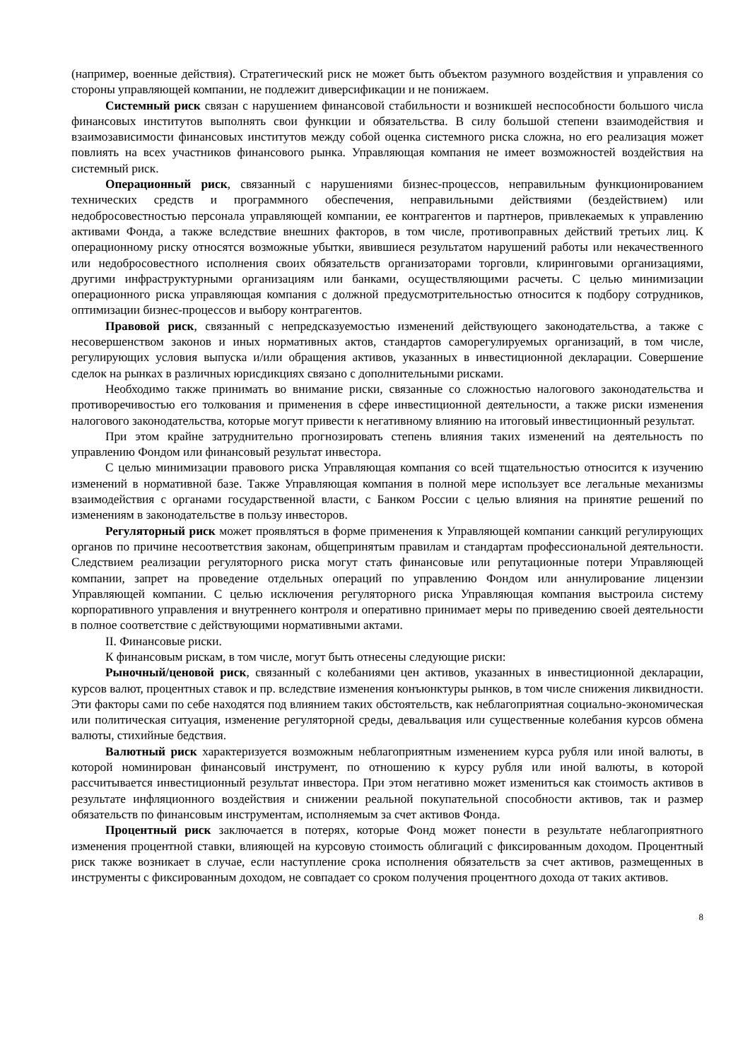(например, военные действия). Стратегический риск не может быть объектом разумного воздействия и управления со стороны управляющей компании, не подлежит диверсификации и не понижаем.
Системный риск связан с нарушением финансовой стабильности и возникшей неспособности большого числа финансовых институтов выполнять свои функции и обязательства. В силу большой степени взаимодействия и взаимозависимости финансовых институтов между собой оценка системного риска сложна, но его реализация может повлиять на всех участников финансового рынка. Управляющая компания не имеет возможностей воздействия на системный риск.
Операционный риск, связанный с нарушениями бизнес-процессов, неправильным функционированием технических средств и программного обеспечения, неправильными действиями (бездействием) или недобросовестностью персонала управляющей компании, ее контрагентов и партнеров, привлекаемых к управлению активами Фонда, а также вследствие внешних факторов, в том числе, противоправных действий третьих лиц. К операционному риску относятся возможные убытки, явившиеся результатом нарушений работы или некачественного или недобросовестного исполнения своих обязательств организаторами торговли, клиринговыми организациями, другими инфраструктурными организациям или банками, осуществляющими расчеты. С целью минимизации операционного риска управляющая компания с должной предусмотрительностью относится к подбору сотрудников, оптимизации бизнес-процессов и выбору контрагентов.
Правовой риск, связанный с непредсказуемостью изменений действующего законодательства, а также с несовершенством законов и иных нормативных актов, стандартов саморегулируемых организаций, в том числе, регулирующих условия выпуска и/или обращения активов, указанных в инвестиционной декларации. Совершение сделок на рынках в различных юрисдикциях связано с дополнительными рисками.
Необходимо также принимать во внимание риски, связанные со сложностью налогового законодательства и противоречивостью его толкования и применения в сфере инвестиционной деятельности, а также риски изменения налогового законодательства, которые могут привести к негативному влиянию на итоговый инвестиционный результат.
При этом крайне затруднительно прогнозировать степень влияния таких изменений на деятельность по управлению Фондом или финансовый результат инвестора.
С целью минимизации правового риска Управляющая компания со всей тщательностью относится к изучению изменений в нормативной базе. Также Управляющая компания в полной мере использует все легальные механизмы взаимодействия с органами государственной власти, с Банком России с целью влияния на принятие решений по изменениям в законодательстве в пользу инвесторов.
Регуляторный риск может проявляться в форме применения к Управляющей компании санкций регулирующих органов по причине несоответствия законам, общепринятым правилам и стандартам профессиональной деятельности. Следствием реализации регуляторного риска могут стать финансовые или репутационные потери Управляющей компании, запрет на проведение отдельных операций по управлению Фондом или аннулирование лицензии Управляющей компании. С целью исключения регуляторного риска Управляющая компания выстроила систему корпоративного управления и внутреннего контроля и оперативно принимает меры по приведению своей деятельности в полное соответствие с действующими нормативными актами.
II. Финансовые риски.
К финансовым рискам, в том числе, могут быть отнесены следующие риски:
Рыночный/ценовой риск, связанный с колебаниями цен активов, указанных в инвестиционной декларации, курсов валют, процентных ставок и пр. вследствие изменения конъюнктуры рынков, в том числе снижения ликвидности. Эти факторы сами по себе находятся под влиянием таких обстоятельств, как неблагоприятная социально-экономическая или политическая ситуация, изменение регуляторной среды, девальвация или существенные колебания курсов обмена валюты, стихийные бедствия.
Валютный риск характеризуется возможным неблагоприятным изменением курса рубля или иной валюты, в которой номинирован финансовый инструмент, по отношению к курсу рубля или иной валюты, в которой рассчитывается инвестиционный результат инвестора. При этом негативно может измениться как стоимость активов в результате инфляционного воздействия и снижении реальной покупательной способности активов, так и размер обязательств по финансовым инструментам, исполняемым за счет активов Фонда.
Процентный риск заключается в потерях, которые Фонд может понести в результате неблагоприятного изменения процентной ставки, влияющей на курсовую стоимость облигаций с фиксированным доходом. Процентный риск также возникает в случае, если наступление срока исполнения обязательств за счет активов, размещенных в инструменты с фиксированным доходом, не совпадает со сроком получения процентного дохода от таких активов.
8